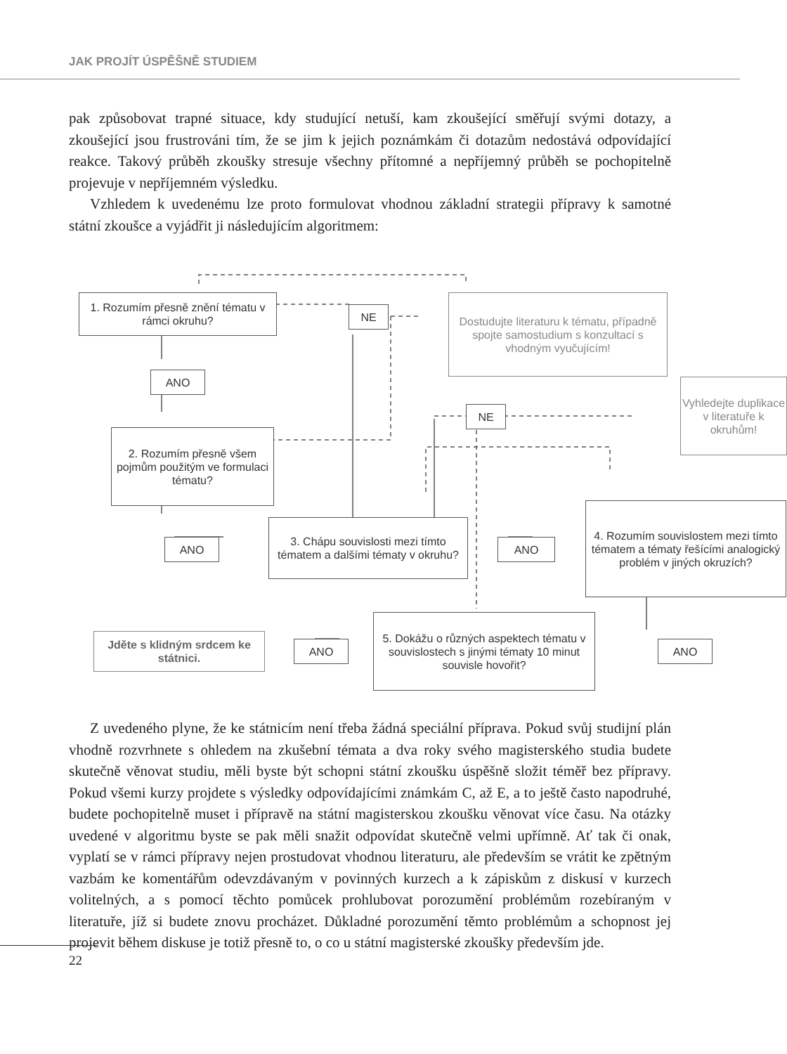JAK PROJÍT ÚSPĚŠNĚ STUDIEM
pak způsobovat trapné situace, kdy studující netuší, kam zkoušející směřují svými dotazy, a zkoušející jsou frustrováni tím, že se jim k jejich poznámkám či dotazům nedostává odpovídající reakce. Takový průběh zkoušky stresuje všechny přítomné a nepříjemný průběh se pochopitelně projevuje v nepříjemném výsledku.
Vzhledem k uvedenému lze proto formulovat vhodnou základní strategii přípravy k samotné státní zkoušce a vyjádřit ji následujícím algoritmem:
1. Rozumím přesně znění tématu v rámci okruhu?
NE
Dostudujte literaturu k tématu, případně spojte samostudium s konzultací s vhodným vyučujícím!
ANO
NE
Vyhledejte duplikace v literatuře k okruhům!
2. Rozumím přesně všem pojmům použitým ve formulaci tématu?
4. Rozumím souvislostem mezi tímto tématem a tématy řešícími analogický problém v jiných okruzích?
3. Chápu souvislosti mezi tímto tématem a dalšími tématy v okruhu?
ANO ANO
5. Dokážu o různých aspektech tématu v souvislostech s jinými tématy 10 minut souvisle hovořit?
Jděte s klidným srdcem ke státnici.
ANO ANO
Z uvedeného plyne, že ke státnicím není třeba žádná speciální příprava. Pokud svůj studijní plán vhodně rozvrhnete s ohledem na zkušební témata a dva roky svého magisterského studia budete skutečně věnovat studiu, měli byste být schopni státní zkoušku úspěšně složit téměř bez přípravy. Pokud všemi kurzy projdete s výsledky odpovídajícími známkám C, až E, a to ještě často napodruhé, budete pochopitelně muset i přípravě na státní magisterskou zkoušku věnovat více času. Na otázky uvedené v algoritmu byste se pak měli snažit odpovídat skutečně velmi upřímně. Ať tak či onak, vyplatí se v rámci přípravy nejen prostudovat vhodnou literaturu, ale především se vrátit ke zpětným vazbám ke komentářům odevzdávaným v povinných kurzech a k zápiskům z diskusí v kurzech volitelných, a s pomocí těchto pomůcek prohlubovat porozumění problémům rozebíraným v literatuře, jíž si budete znovu procházet. Důkladné porozumění těmto problémům a schopnost jej projevit během diskuse je totiž přesně to, o co u státní magisterské zkoušky především jde.
22